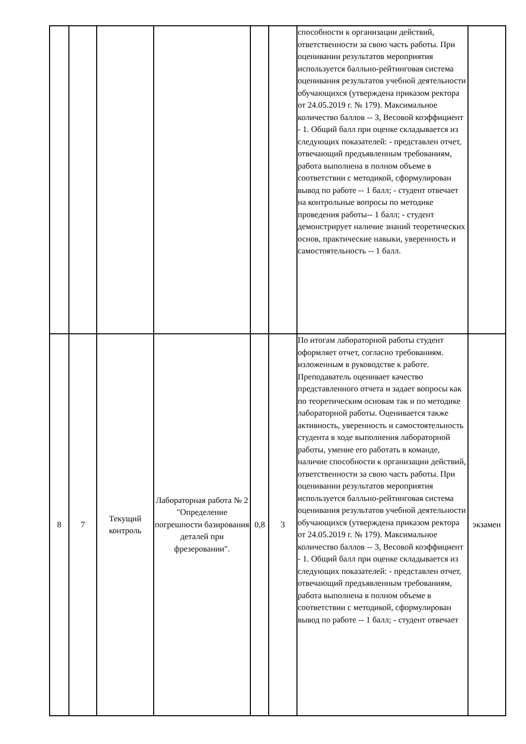| | | | | | | способности к организации действий, ответственности за свою часть работы. При оценивании результатов мероприятия используется балльно-рейтинговая система оценивания результатов учебной деятельности обучающихся (утверждена приказом ректора от 24.05.2019 г. № 179). Максимальное количество баллов -- 3, Весовой коэффициент - 1. Общий балл при оценке складывается из следующих показателей: - представлен отчет, отвечающий предъявленным требованиям, работа выполнена в полном объеме в соответствии с методикой, сформулирован вывод по работе -- 1 балл; - студент отвечает на контрольные вопросы по методике проведения работы-- 1 балл; - студент демонстрирует наличие знаний теоретических основ, практические навыки, уверенность и самостоятельность -- 1 балл. | |
| 8 | 7 | Текущий контроль | Лабораторная работа № 2 "Определение погрешности базирования деталей при фрезеровании". | 0,8 | 3 | По итогам лабораторной работы студент оформляет отчет, согласно требованиям. изложенным в руководстве к работе. Преподаватель оценивает качество представленного отчета и задает вопросы как по теоретическим основам так и по методике лабораторной работы. Оценивается также активность, уверенность и самостоятельность студента в ходе выполнения лабораторной работы, умение его работать в команде, наличие способности к организации действий, ответственности за свою часть работы. При оценивании результатов мероприятия используется балльно-рейтинговая система оценивания результатов учебной деятельности обучающихся (утверждена приказом ректора от 24.05.2019 г. № 179). Максимальное количество баллов -- 3, Весовой коэффициент - 1. Общий балл при оценке складывается из следующих показателей: - представлен отчет, отвечающий предъявленным требованиям, работа выполнена в полном объеме в соответствии с методикой, сформулирован вывод по работе -- 1 балл; - студент отвечает | экзамен |